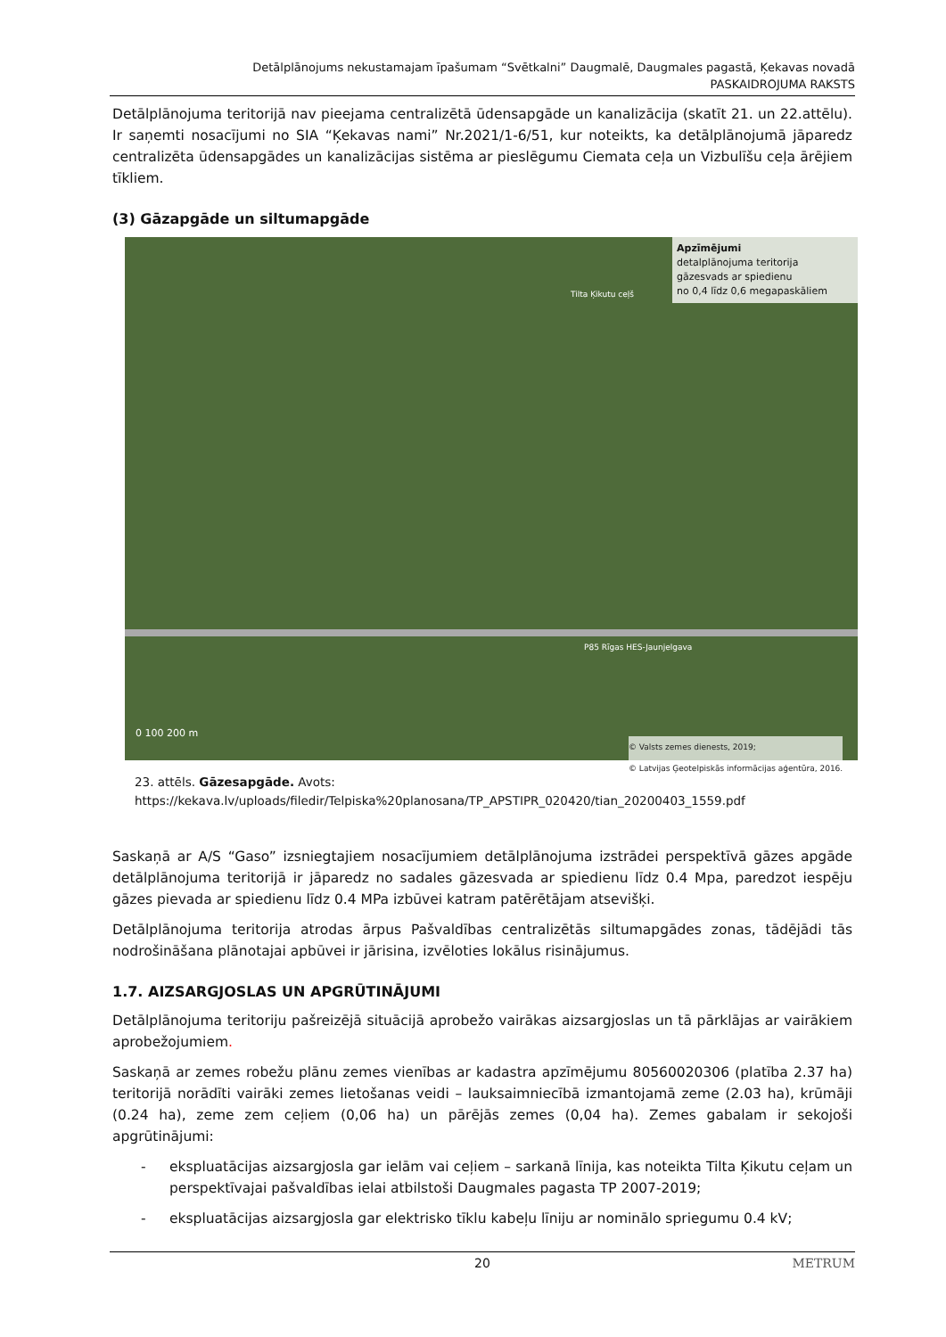Detālplānojums nekustamajam īpašumam “Svētkalni” Daugmalē, Daugmales pagastā, Ķekavas novadā
PASKAIDROJUMA RAKSTS
Detālplānojuma teritorijā nav pieejama centralizētā ūdensapgāde un kanalizācija (skatīt 21. un 22.attēlu). Ir saņemti nosacījumi no SIA “Ķekavas nami” Nr.2021/1-6/51, kur noteikts, ka detālplānojumā jāparedz centralizēta ūdensapgādes un kanalizācijas sistēma ar pieslēgumu Ciemata ceļa un Vizbulīšu ceļa ārējiem tīkliem.
(3) Gāzapgāde un siltumapgāde
Apzīmējumi
detalplānojuma teritorija
gāzesvads ar spiedienu
no 0,4 līdz 0,6 megapaskāliem
Tilta Ķikutu ceļš
P85 Rīgas HES-Jaunjelgava
0 100 200 m
© Valsts zemes dienests, 2019;
© Latvijas Ģeotelpiskās informācijas aģentūra, 2016.
23. attēls. Gāzesapgāde. Avots:
https://kekava.lv/uploads/filedir/Telpiska%20planosana/TP_APSTIPR_020420/tian_20200403_1559.pdf
Saskaņā ar A/S “Gaso” izsniegtajiem nosacījumiem detālplānojuma izstrādei perspektīvā gāzes apgāde detālplānojuma teritorijā ir jāparedz no sadales gāzesvada ar spiedienu līdz 0.4 Mpa, paredzot iespēju gāzes pievada ar spiedienu līdz 0.4 MPa izbūvei katram patērētājam atsevišķi.
Detālplānojuma teritorija atrodas ārpus Pašvaldības centralizētās siltumapgādes zonas, tādējādi tās nodrošināšana plānotajai apbūvei ir jārisina, izvēloties lokālus risinājumus.
1.7. AIZSARGJOSLAS UN APGRŪTINĀJUMI
Detālplānojuma teritoriju pašreizējā situācijā aprobežo vairākas aizsargjoslas un tā pārklājas ar vairākiem aprobežojumiem.
Saskaņā ar zemes robežu plānu zemes vienības ar kadastra apzīmējumu 80560020306 (platība 2.37 ha) teritorijā norādīti vairāki zemes lietošanas veidi – lauksaimniecībā izmantojamā zeme (2.03 ha), krūmāji (0.24 ha), zeme zem ceļiem (0,06 ha) un pārējās zemes (0,04 ha). Zemes gabalam ir sekojoši apgrūtinājumi:
- ekspluatācijas aizsargjosla gar ielām vai ceļiem – sarkanā līnija, kas noteikta Tilta Ķikutu ceļam un perspektīvajai pašvaldības ielai atbilstoši Daugmales pagasta TP 2007-2019;
- ekspluatācijas aizsargjosla gar elektrisko tīklu kabeļu līniju ar nominālo spriegumu 0.4 kV;
20 METRUM